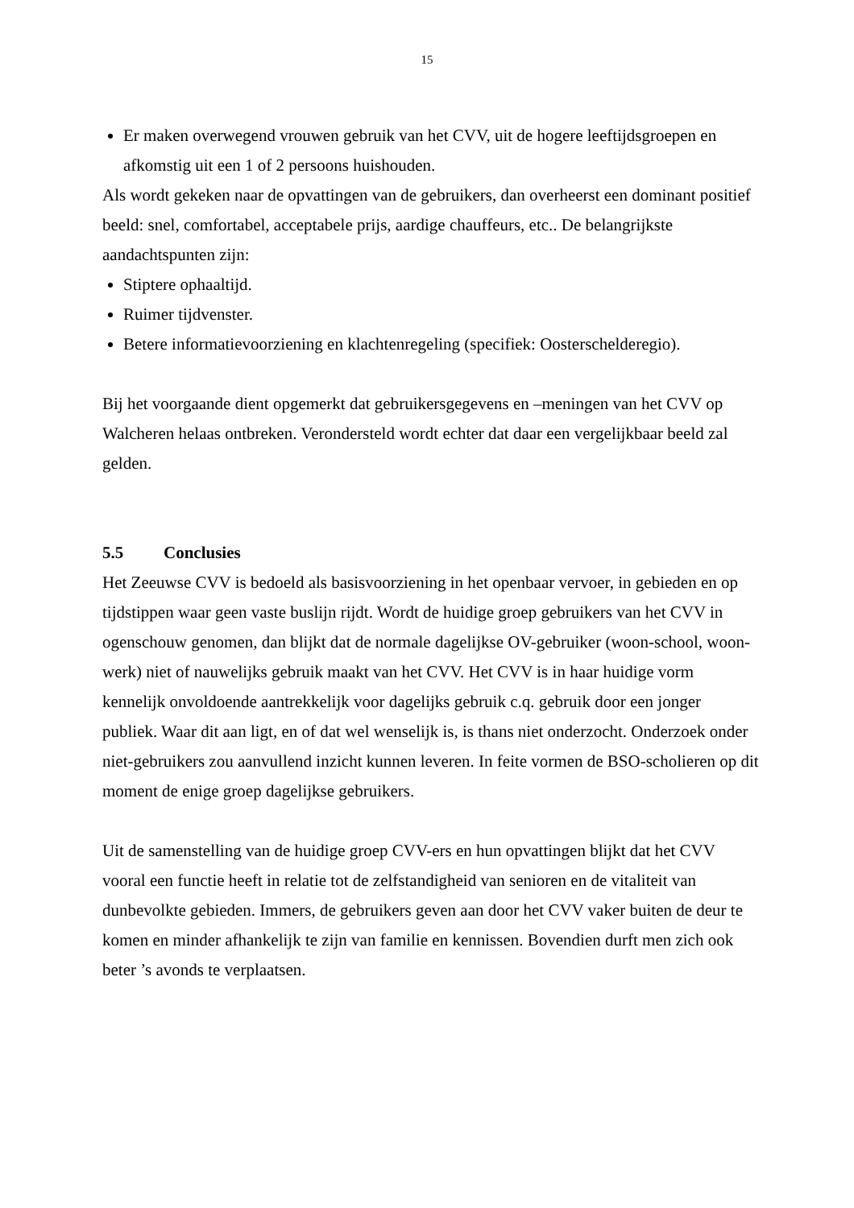15
Er maken overwegend vrouwen gebruik van het CVV, uit de hogere leeftijdsgroepen en afkomstig uit een 1 of 2 persoons huishouden.
Als wordt gekeken naar de opvattingen van de gebruikers, dan overheerst een dominant positief beeld: snel, comfortabel, acceptabele prijs, aardige chauffeurs, etc.. De belangrijkste aandachtspunten zijn:
Stiptere ophaaltijd.
Ruimer tijdvenster.
Betere informatievoorziening en klachtenregeling (specifiek: Oosterschelderegio).
Bij het voorgaande dient opgemerkt dat gebruikersgegevens en –meningen van het CVV op Walcheren helaas ontbreken. Verondersteld wordt echter dat daar een vergelijkbaar beeld zal gelden.
5.5 Conclusies
Het Zeeuwse CVV is bedoeld als basisvoorziening in het openbaar vervoer, in gebieden en op tijdstippen waar geen vaste buslijn rijdt. Wordt de huidige groep gebruikers van het CVV in ogenschouw genomen, dan blijkt dat de normale dagelijkse OV-gebruiker (woon-school, woon-werk) niet of nauwelijks gebruik maakt van het CVV. Het CVV is in haar huidige vorm kennelijk onvoldoende aantrekkelijk voor dagelijks gebruik c.q. gebruik door een jonger publiek. Waar dit aan ligt, en of dat wel wenselijk is, is thans niet onderzocht. Onderzoek onder niet-gebruikers zou aanvullend inzicht kunnen leveren. In feite vormen de BSO-scholieren op dit moment de enige groep dagelijkse gebruikers.
Uit de samenstelling van de huidige groep CVV-ers en hun opvattingen blijkt dat het CVV vooral een functie heeft in relatie tot de zelfstandigheid van senioren en de vitaliteit van dunbevolkte gebieden. Immers, de gebruikers geven aan door het CVV vaker buiten de deur te komen en minder afhankelijk te zijn van familie en kennissen. Bovendien durft men zich ook beter ’s avonds te verplaatsen.